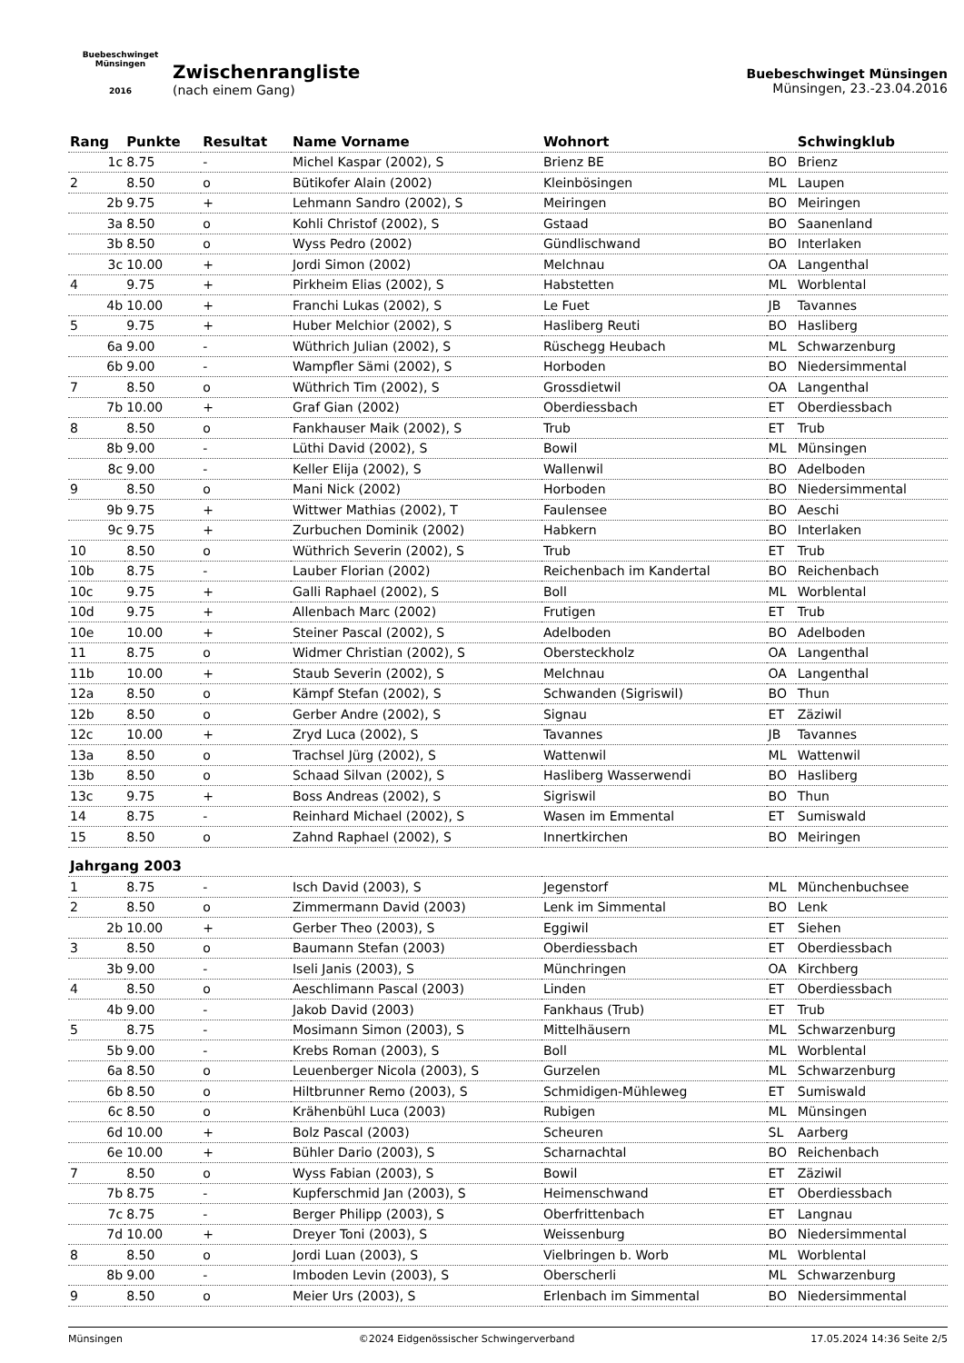Buebeschwinget Münsingen
2016
Zwischenrangliste
(nach einem Gang)
Buebeschwinget Münsingen
Münsingen, 23.-23.04.2016
| Rang | Punkte | Resultat | Name Vorname | Wohnort | | Schwingklub |
| --- | --- | --- | --- | --- | --- | --- |
| 1c | 8.75 | - | Michel Kaspar (2002), S | Brienz BE | BO | Brienz |
| 2 | 8.50 | o | Bütikofer Alain (2002) | Kleinbösingen | ML | Laupen |
| 2b | 9.75 | + | Lehmann Sandro (2002), S | Meiringen | BO | Meiringen |
| 3a | 8.50 | o | Kohli Christof (2002), S | Gstaad | BO | Saanenland |
| 3b | 8.50 | o | Wyss Pedro (2002) | Gündlischwand | BO | Interlaken |
| 3c | 10.00 | + | Jordi Simon (2002) | Melchnau | OA | Langenthal |
| 4 | 9.75 | + | Pirkheim Elias (2002), S | Habstetten | ML | Worblental |
| 4b | 10.00 | + | Franchi Lukas (2002), S | Le Fuet | JB | Tavannes |
| 5 | 9.75 | + | Huber Melchior (2002), S | Hasliberg Reuti | BO | Hasliberg |
| 6a | 9.00 | - | Wüthrich Julian (2002), S | Rüschegg Heubach | ML | Schwarzenburg |
| 6b | 9.00 | - | Wampfler Sämi (2002), S | Horboden | BO | Niedersimmental |
| 7 | 8.50 | o | Wüthrich Tim (2002), S | Grossdietwil | OA | Langenthal |
| 7b | 10.00 | + | Graf Gian (2002) | Oberdiessbach | ET | Oberdiessbach |
| 8 | 8.50 | o | Fankhauser Maik (2002), S | Trub | ET | Trub |
| 8b | 9.00 | - | Lüthi David (2002), S | Bowil | ML | Münsingen |
| 8c | 9.00 | - | Keller Elija (2002), S | Wallenwil | BO | Adelboden |
| 9 | 8.50 | o | Mani Nick (2002) | Horboden | BO | Niedersimmental |
| 9b | 9.75 | + | Wittwer Mathias (2002), T | Faulensee | BO | Aeschi |
| 9c | 9.75 | + | Zurbuchen Dominik (2002) | Habkern | BO | Interlaken |
| 10 | 8.50 | o | Wüthrich Severin (2002), S | Trub | ET | Trub |
| 10b | 8.75 | - | Lauber Florian (2002) | Reichenbach im Kandertal | BO | Reichenbach |
| 10c | 9.75 | + | Galli Raphael (2002), S | Boll | ML | Worblental |
| 10d | 9.75 | + | Allenbach Marc (2002) | Frutigen | ET | Trub |
| 10e | 10.00 | + | Steiner Pascal (2002), S | Adelboden | BO | Adelboden |
| 11 | 8.75 | o | Widmer Christian (2002), S | Obersteckholz | OA | Langenthal |
| 11b | 10.00 | + | Staub Severin (2002), S | Melchnau | OA | Langenthal |
| 12a | 8.50 | o | Kämpf Stefan (2002), S | Schwanden (Sigriswil) | BO | Thun |
| 12b | 8.50 | o | Gerber Andre (2002), S | Signau | ET | Zäziwil |
| 12c | 10.00 | + | Zryd Luca (2002), S | Tavannes | JB | Tavannes |
| 13a | 8.50 | o | Trachsel Jürg (2002), S | Wattenwil | ML | Wattenwil |
| 13b | 8.50 | o | Schaad Silvan (2002), S | Hasliberg Wasserwendi | BO | Hasliberg |
| 13c | 9.75 | + | Boss Andreas (2002), S | Sigriswil | BO | Thun |
| 14 | 8.75 | - | Reinhard Michael (2002), S | Wasen im Emmental | ET | Sumiswald |
| 15 | 8.50 | o | Zahnd Raphael (2002), S | Innertkirchen | BO | Meiringen |
| Jahrgang 2003 | | | | | | |
| 1 | 8.75 | - | Isch David (2003), S | Jegenstorf | ML | Münchenbuchsee |
| 2 | 8.50 | o | Zimmermann David (2003) | Lenk im Simmental | BO | Lenk |
| 2b | 10.00 | + | Gerber Theo (2003), S | Eggiwil | ET | Siehen |
| 3 | 8.50 | o | Baumann Stefan (2003) | Oberdiessbach | ET | Oberdiessbach |
| 3b | 9.00 | - | Iseli Janis (2003), S | Münchringen | OA | Kirchberg |
| 4 | 8.50 | o | Aeschlimann Pascal (2003) | Linden | ET | Oberdiessbach |
| 4b | 9.00 | - | Jakob David (2003) | Fankhaus (Trub) | ET | Trub |
| 5 | 8.75 | - | Mosimann Simon (2003), S | Mittelhäusern | ML | Schwarzenburg |
| 5b | 9.00 | - | Krebs Roman (2003), S | Boll | ML | Worblental |
| 6a | 8.50 | o | Leuenberger Nicola (2003), S | Gurzelen | ML | Schwarzenburg |
| 6b | 8.50 | o | Hiltbrunner Remo (2003), S | Schmidigen-Mühleweg | ET | Sumiswald |
| 6c | 8.50 | o | Krähenbühl Luca (2003) | Rubigen | ML | Münsingen |
| 6d | 10.00 | + | Bolz Pascal (2003) | Scheuren | SL | Aarberg |
| 6e | 10.00 | + | Bühler Dario (2003), S | Scharnachtal | BO | Reichenbach |
| 7 | 8.50 | o | Wyss Fabian (2003), S | Bowil | ET | Zäziwil |
| 7b | 8.75 | - | Kupferschmid Jan (2003), S | Heimenschwand | ET | Oberdiessbach |
| 7c | 8.75 | - | Berger Philipp (2003), S | Oberfrittenbach | ET | Langnau |
| 7d | 10.00 | + | Dreyer Toni (2003), S | Weissenburg | BO | Niedersimmental |
| 8 | 8.50 | o | Jordi Luan (2003), S | Vielbringen b. Worb | ML | Worblental |
| 8b | 9.00 | - | Imboden Levin (2003), S | Oberscherli | ML | Schwarzenburg |
| 9 | 8.50 | o | Meier Urs (2003), S | Erlenbach im Simmental | BO | Niedersimmental |
Münsingen ©2024 Eidgenössischer Schwingerverband 17.05.2024 14:36 Seite 2/5